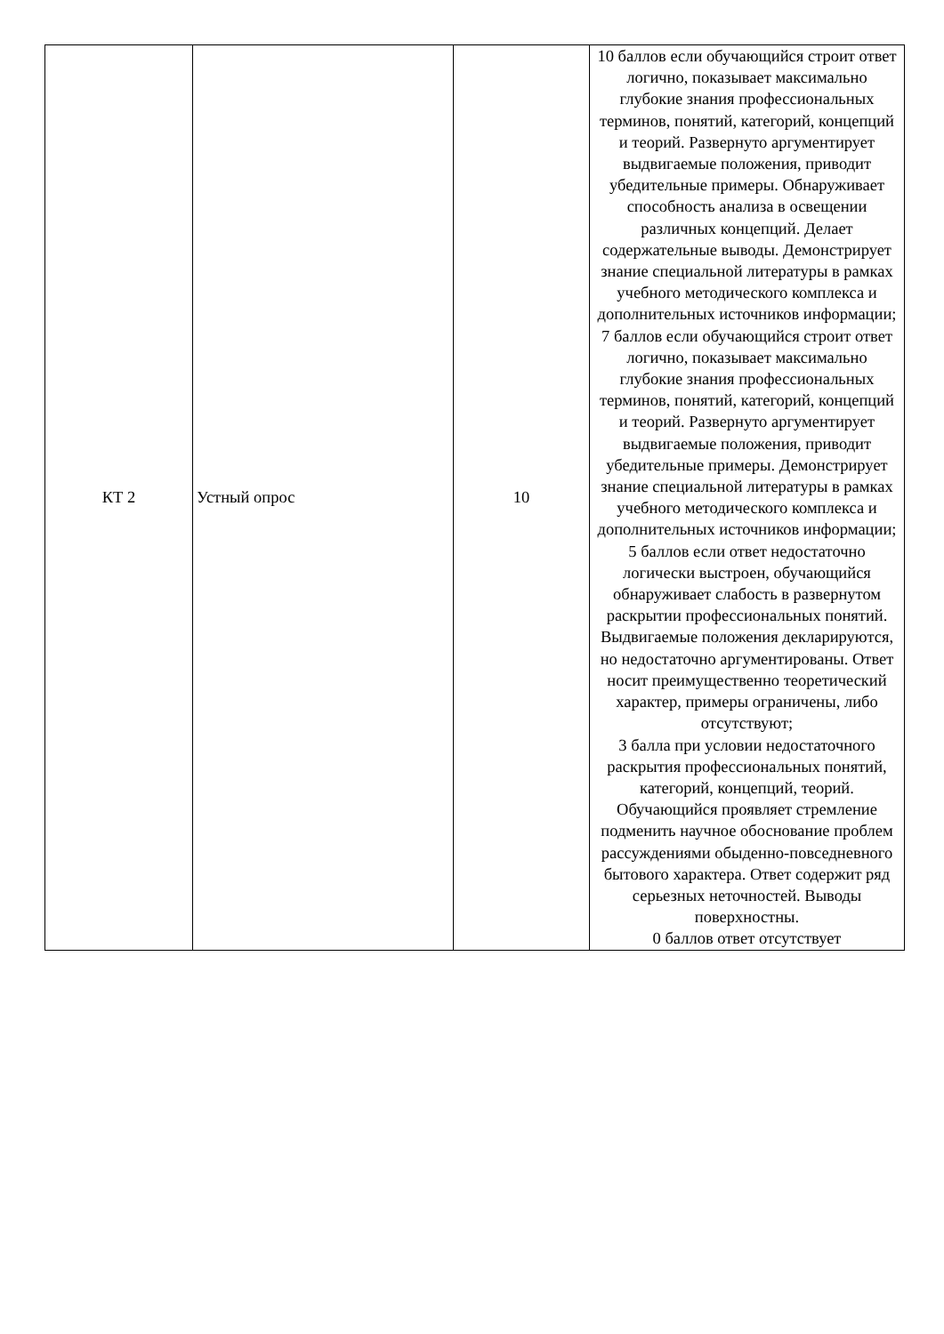| КТ 2 | Устный опрос | 10 | 10 баллов если обучающийся строит ответ логично, показывает максимально глубокие знания профессиональных терминов, понятий, категорий, концепций и теорий. Развернуто аргументирует выдвигаемые положения, приводит убедительные примеры. Обнаруживает способность анализа в освещении различных концепций. Делает содержательные выводы. Демонстрирует знание специальной литературы в рамках учебного методического комплекса и дополнительных источников информации; 7 баллов если обучающийся строит ответ логично, показывает максимально глубокие знания профессиональных терминов, понятий, категорий, концепций и теорий. Развернуто аргументирует выдвигаемые положения, приводит убедительные примеры. Демонстрирует знание специальной литературы в рамках учебного методического комплекса и дополнительных источников информации; 5 баллов если ответ недостаточно логически выстроен, обучающийся обнаруживает слабость в развернутом раскрытии профессиональных понятий. Выдвигаемые положения декларируются, но недостаточно аргументированы. Ответ носит преимущественно теоретический характер, примеры ограничены, либо отсутствуют; 3 балла при условии недостаточного раскрытия профессиональных понятий, категорий, концепций, теорий. Обучающийся проявляет стремление подменить научное обоснование проблем рассуждениями обыденно-повседневного бытового характера. Ответ содержит ряд серьезных неточностей. Выводы поверхностны. 0 баллов ответ отсутствует |